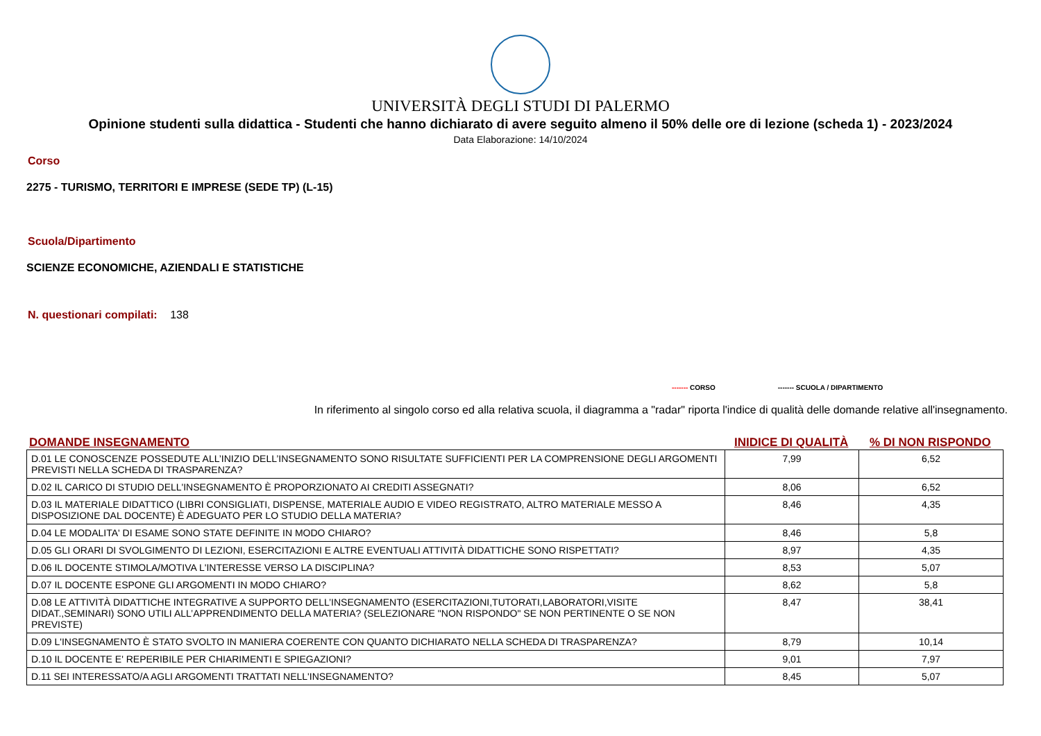UNIVERSITÀ DEGLI STUDI DI PALERMO
Opinione studenti sulla didattica - Studenti che hanno dichiarato di avere seguito almeno il 50% delle ore di lezione (scheda 1) - 2023/2024
Data Elaborazione: 14/10/2024
Corso
2275 - TURISMO, TERRITORI E IMPRESE (SEDE TP) (L-15)
Scuola/Dipartimento
SCIENZE ECONOMICHE, AZIENDALI E STATISTICHE
N. questionari compilati: 138
------- CORSO ------- SCUOLA / DIPARTIMENTO
In riferimento al singolo corso ed alla relativa scuola, il diagramma a "radar" riporta l'indice di qualità delle domande relative all'insegnamento.
DOMANDE INSEGNAMENTO INIDICE DI QUALITÀ% DI NON RISPONDO
| D.01 LE CONOSCENZE POSSEDUTE ALL’INIZIO DELL’INSEGNAMENTO SONO RISULTATE SUFFICIENTI PER LA COMPRENSIONE DEGLI ARGOMENTI PREVISTI NELLA SCHEDA DI TRASPARENZA? | 7,99 | 6,52 |
| D.02 IL CARICO DI STUDIO DELL'INSEGNAMENTO È PROPORZIONATO AI CREDITI ASSEGNATI? | 8,06 | 6,52 |
| D.03 IL MATERIALE DIDATTICO (LIBRI CONSIGLIATI, DISPENSE, MATERIALE AUDIO E VIDEO REGISTRATO, ALTRO MATERIALE MESSO A DISPOSIZIONE DAL DOCENTE) È ADEGUATO PER LO STUDIO DELLA MATERIA? | 8,46 | 4,35 |
| D.04 LE MODALITA' DI ESAME SONO STATE DEFINITE IN MODO CHIARO? | 8,46 | 5,8 |
| D.05 GLI ORARI DI SVOLGIMENTO DI LEZIONI, ESERCITAZIONI E ALTRE EVENTUALI ATTIVITÀ DIDATTICHE SONO RISPETTATI? | 8,97 | 4,35 |
| D.06 IL DOCENTE STIMOLA/MOTIVA L'INTERESSE VERSO LA DISCIPLINA? | 8,53 | 5,07 |
| D.07 IL DOCENTE ESPONE GLI ARGOMENTI IN MODO CHIARO? | 8,62 | 5,8 |
| D.08 LE ATTIVITÀ DIDATTICHE INTEGRATIVE A SUPPORTO DELL’INSEGNAMENTO (ESERCITAZIONI,TUTORATI,LABORATORI,VISITE DIDAT.,SEMINARI) SONO UTILI ALL’APPRENDIMENTO DELLA MATERIA? (SELEZIONARE "NON RISPONDO" SE NON PERTINENTE O SE NON PREVISTE) | 8,47 | 38,41 |
| D.09 L'INSEGNAMENTO È STATO SVOLTO IN MANIERA COERENTE CON QUANTO DICHIARATO NELLA SCHEDA DI TRASPARENZA? | 8,79 | 10,14 |
| D.10 IL DOCENTE E' REPERIBILE PER CHIARIMENTI E SPIEGAZIONI? | 9,01 | 7,97 |
| D.11 SEI INTERESSATO/A AGLI ARGOMENTI TRATTATI NELL'INSEGNAMENTO? | 8,45 | 5,07 |